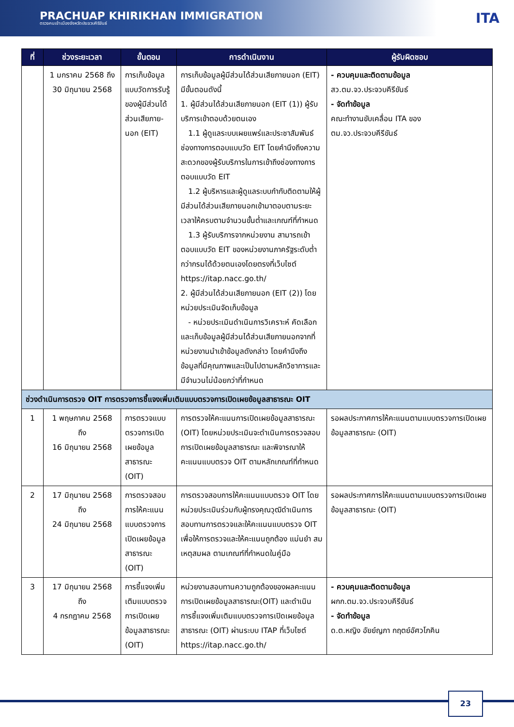PRACHUAP KHIRIKHAN IMMIGRATION
ตรวจคนเข้าเมืองจังหวัดประจวบคีรีขันธ์
ITA
| ที่ | ช่วงระยะเวลา | ขั้นตอน | การดำเนินงาน | ผู้รับผิดชอบ |
| --- | --- | --- | --- | --- |
| | 1 มกราคม 2568 ถึง 30 มิถุนายน 2568 | การเก็บข้อมูลแบบวัดการรับรู้ของผู้มีส่วนได้ส่วนเสียภาย-นอก (EIT) | การเก็บข้อมูลผู้มีส่วนได้ส่วนเสียภายนอก (EIT) มีขั้นตอนดังนี้ 1. ผู้มีส่วนได้ส่วนเสียภายนอก (EIT (1)) ผู้รับบริการเข้าตอบด้วยตนเอง 1.1 ผู้ดูแลระบบเผยแพร่และประชาสัมพันธ์ช่องทางการตอบแบบวัด EIT โดยคำนึงถึงความสะดวกของผู้รับบริการในการเข้าถึงช่องทางการตอบแบบวัด EIT 1.2 ผู้บริหารและผู้ดูแลระบบกำกับติดตามให้ผู้มีส่วนได้ส่วนเสียภายนอกเข้ามาตอบตามระยะเวลาให้ครบตามจำนวนขั้นต่ำและเกณฑ์ที่กำหนด 1.3 ผู้รับบริการจากหน่วยงาน สามารถเข้าตอบแบบวัด EIT ของหน่วยงานภาครัฐระดับต่ำกว่ากรมได้ด้วยตนเองโดยตรงที่เว็บไซต์ https://itap.nacc.go.th/ 2. ผู้มีส่วนได้ส่วนเสียภายนอก (EIT (2)) โดยหน่วยประเมินจัดเก็บข้อมูล - หน่วยประเมินดำเนินการวิเคราะห์ คัดเลือก และเก็บข้อมูลผู้มีส่วนได้ส่วนเสียภายนอกจากที่หน่วยงานนำเข้าข้อมูลดังกล่าว โดยคำนึงถึงข้อมูลที่มีคุณภาพและเป็นไปตามหลักวิชาการและมีจำนวนไม่น้อยกว่าที่กำหนด | - ควบคุมและติดตามข้อมูล สว.ตม.จว.ประจวบคีรีขันธ์ - จัดทำข้อมูล คณะทำงานขับเคลื่อน ITA ของ ตม.จว.ประจวบคีรีขันธ์ |
| ช่วงดำเนินการตรวจ OIT การตรวจการชี้แจงเพิ่มเติมแบบตรวจการเปิดเผยข้อมูลสาธารณะ OIT | | | | |
| 1 | 1 พฤษภาคม 2568 ถึง 16 มิถุนายน 2568 | การตรวจแบบตรวจการเปิดเผยข้อมูลสาธารณะ (OIT) | การตรวจให้คะแนนการเปิดเผยข้อมูลสาธารณะ (OIT) โดยหน่วยประเมินจะดำเนินการตรวจสอบการเปิดเผยข้อมูลสาธารณะ และพิจารณาให้คะแนนแบบตรวจ OIT ตามหลักเกณฑ์ที่กำหนด | รอผลประกาศการให้คะแนนตามแบบตรวจการเปิดเผยข้อมูลสาธารณะ (OIT) |
| 2 | 17 มิถุนายน 2568 ถึง 24 มิถุนายน 2568 | การตรวจสอบการให้คะแนนแบบตรวจการเปิดเผยข้อมูลสาธารณะ (OIT) | การตรวจสอบการให้คะแนนแบบตรวจ OIT โดยหน่วยประเมินร่วมกับผู้ทรงคุณวุฒิดำเนินการสอบทานการตรวจและให้คะแนนแบบตรวจ OIT เพื่อให้การตรวจและให้คะแนนถูกต้อง แม่นยำ สมเหตุสมผล ตามเกณฑ์ที่กำหนดในคู่มือ | รอผลประกาศการให้คะแนนตามแบบตรวจการเปิดเผยข้อมูลสาธารณะ (OIT) |
| 3 | 17 มิถุนายน 2568 ถึง 4 กรกฎาคม 2568 | การชี้แจงเพิ่มเติมแบบตรวจการเปิดเผยข้อมูลสาธารณะ (OIT) | หน่วยงานสอบทานความถูกต้องของผลคะแนนการเปิดเผยข้อมูลสาธารณะ(OIT) และดำเนินการชี้แจงเพิ่มเติมแบบตรวจการเปิดเผยข้อมูลสาธารณะ (OIT) ผ่านระบบ ITAP ที่เว็บไซต์ https://itap.nacc.go.th/ | - ควบคุมและติดตามข้อมูล ผกก.ตม.จว.ประจวบคีรีขันธ์ - จัดทำข้อมูล ด.ต.หญิง อัยย์ญภา กฤตย์อัศวโภคิน |
23